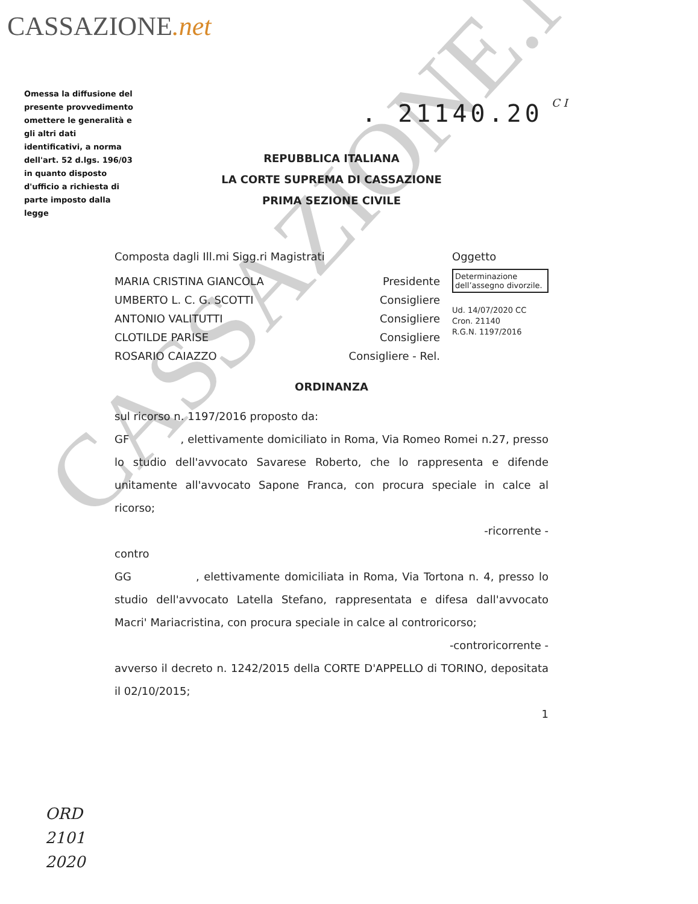CASSAZIONE.net
Omessa la diffusione del presente provvedimento omettere le generalità e gli altri dati identificativi, a norma dell'art. 52 d.lgs. 196/03 in quanto disposto d'ufficio a richiesta di parte imposto dalla legge
. 21140.20 C I
REPUBBLICA ITALIANA
LA CORTE SUPREMA DI CASSAZIONE
PRIMA SEZIONE CIVILE
CASSAZIONE.NET
Composta dagli Ill.mi Sigg.ri Magistrati Oggetto
MARIA CRISTINA GIANCOLA Presidente
UMBERTO L. C. G. SCOTTI Consigliere
ANTONIO VALITUTTI Consigliere
CLOTILDE PARISE Consigliere
ROSARIO CAIAZZO Consigliere - Rel.
Determinazione dell’assegno divorzile.
Ud. 14/07/2020 CC
Cron. 21140
R.G.N. 1197/2016
ORDINANZA
sul ricorso n. 1197/2016 proposto da:
GF , elettivamente domiciliato in Roma, Via Romeo Romei n.27, presso lo studio dell'avvocato Savarese Roberto, che lo rappresenta e difende unitamente all'avvocato Sapone Franca, con procura speciale in calce al ricorso;
-ricorrente -
contro
GG , elettivamente domiciliata in Roma, Via Tortona n. 4, presso lo studio dell'avvocato Latella Stefano, rappresentata e difesa dall'avvocato Macri' Mariacristina, con procura speciale in calce al controricorso;
-controricorrente -
avverso il decreto n. 1242/2015 della CORTE D'APPELLO di TORINO, depositata il 02/10/2015;
1
ORD
2101
2020